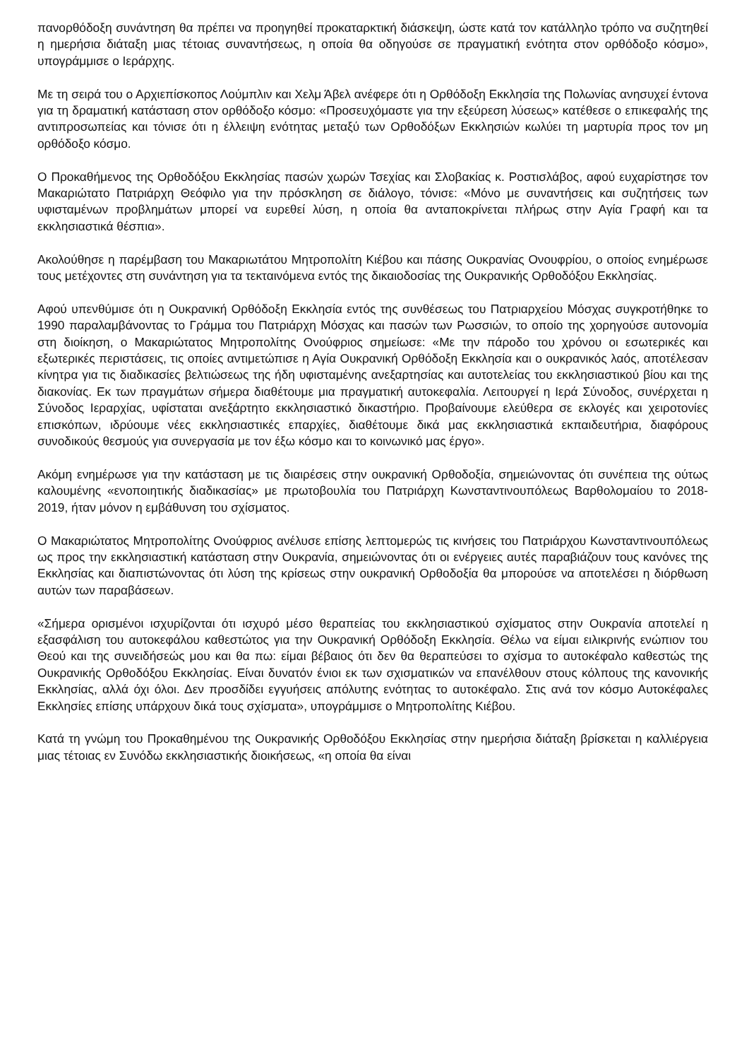πανορθόδοξη συνάντηση θα πρέπει να προηγηθεί προκαταρκτική διάσκεψη, ώστε κατά τον κατάλληλο τρόπο να συζητηθεί η ημερήσια διάταξη μιας τέτοιας συναντήσεως, η οποία θα οδηγούσε σε πραγματική ενότητα στον ορθόδοξο κόσμο», υπογράμμισε ο Ιεράρχης.
Με τη σειρά του ο Αρχιεπίσκοπος Λούμπλιν και Χελμ Άβελ ανέφερε ότι η Ορθόδοξη Εκκλησία της Πολωνίας ανησυχεί έντονα για τη δραματική κατάσταση στον ορθόδοξο κόσμο: «Προσευχόμαστε για την εξεύρεση λύσεως» κατέθεσε ο επικεφαλής της αντιπροσωπείας και τόνισε ότι η έλλειψη ενότητας μεταξύ των Ορθοδόξων Εκκλησιών κωλύει τη μαρτυρία προς τον μη ορθόδοξο κόσμο.
Ο Προκαθήμενος της Ορθοδόξου Εκκλησίας πασών χωρών Τσεχίας και Σλοβακίας κ. Ροστισλάβος, αφού ευχαρίστησε τον Μακαριώτατο Πατριάρχη Θεόφιλο για την πρόσκληση σε διάλογο, τόνισε: «Μόνο με συναντήσεις και συζητήσεις των υφισταμένων προβλημάτων μπορεί να ευρεθεί λύση, η οποία θα ανταποκρίνεται πλήρως στην Αγία Γραφή και τα εκκλησιαστικά θέσπια».
Ακολούθησε η παρέμβαση του Μακαριωτάτου Μητροπολίτη Κιέβου και πάσης Ουκρανίας Ονουφρίου, ο οποίος ενημέρωσε τους μετέχοντες στη συνάντηση για τα τεκταινόμενα εντός της δικαιοδοσίας της Ουκρανικής Ορθοδόξου Εκκλησίας.
Αφού υπενθύμισε ότι η Ουκρανική Ορθόδοξη Εκκλησία εντός της συνθέσεως του Πατριαρχείου Μόσχας συγκροτήθηκε το 1990 παραλαμβάνοντας το Γράμμα του Πατριάρχη Μόσχας και πασών των Ρωσσιών, το οποίο της χορηγούσε αυτονομία στη διοίκηση, ο Μακαριώτατος Μητροπολίτης Ονούφριος σημείωσε: «Με την πάροδο του χρόνου οι εσωτερικές και εξωτερικές περιστάσεις, τις οποίες αντιμετώπισε η Αγία Ουκρανική Ορθόδοξη Εκκλησία και ο ουκρανικός λαός, αποτέλεσαν κίνητρα για τις διαδικασίες βελτιώσεως της ήδη υφισταμένης ανεξαρτησίας και αυτοτελείας του εκκλησιαστικού βίου και της διακονίας. Εκ των πραγμάτων σήμερα διαθέτουμε μια πραγματική αυτοκεφαλία. Λειτουργεί η Ιερά Σύνοδος, συνέρχεται η Σύνοδος Ιεραρχίας, υφίσταται ανεξάρτητο εκκλησιαστικό δικαστήριο. Προβαίνουμε ελεύθερα σε εκλογές και χειροτονίες επισκόπων, ιδρύουμε νέες εκκλησιαστικές επαρχίες, διαθέτουμε δικά μας εκκλησιαστικά εκπαιδευτήρια, διαφόρους συνοδικούς θεσμούς για συνεργασία με τον έξω κόσμο και το κοινωνικό μας έργο».
Ακόμη ενημέρωσε για την κατάσταση με τις διαιρέσεις στην ουκρανική Ορθοδοξία, σημειώνοντας ότι συνέπεια της ούτως καλουμένης «ενοποιητικής διαδικασίας» με πρωτοβουλία του Πατριάρχη Κωνσταντινουπόλεως Βαρθολομαίου το 2018-2019, ήταν μόνον η εμβάθυνση του σχίσματος.
Ο Μακαριώτατος Μητροπολίτης Ονούφριος ανέλυσε επίσης λεπτομερώς τις κινήσεις του Πατριάρχου Κωνσταντινουπόλεως ως προς την εκκλησιαστική κατάσταση στην Ουκρανία, σημειώνοντας ότι οι ενέργειες αυτές παραβιάζουν τους κανόνες της Εκκλησίας και διαπιστώνοντας ότι λύση της κρίσεως στην ουκρανική Ορθοδοξία θα μπορούσε να αποτελέσει η διόρθωση αυτών των παραβάσεων.
«Σήμερα ορισμένοι ισχυρίζονται ότι ισχυρό μέσο θεραπείας του εκκλησιαστικού σχίσματος στην Ουκρανία αποτελεί η εξασφάλιση του αυτοκεφάλου καθεστώτος για την Ουκρανική Ορθόδοξη Εκκλησία. Θέλω να είμαι ειλικρινής ενώπιον του Θεού και της συνειδήσεώς μου και θα πω: είμαι βέβαιος ότι δεν θα θεραπεύσει το σχίσμα το αυτοκέφαλο καθεστώς της Ουκρανικής Ορθοδόξου Εκκλησίας. Είναι δυνατόν ένιοι εκ των σχισματικών να επανέλθουν στους κόλπους της κανονικής Εκκλησίας, αλλά όχι όλοι. Δεν προσδίδει εγγυήσεις απόλυτης ενότητας το αυτοκέφαλο. Στις ανά τον κόσμο Αυτοκέφαλες Εκκλησίες επίσης υπάρχουν δικά τους σχίσματα», υπογράμμισε ο Μητροπολίτης Κιέβου.
Κατά τη γνώμη του Προκαθημένου της Ουκρανικής Ορθοδόξου Εκκλησίας στην ημερήσια διάταξη βρίσκεται η καλλιέργεια μιας τέτοιας εν Συνόδω εκκλησιαστικής διοικήσεως, «η οποία θα είναι